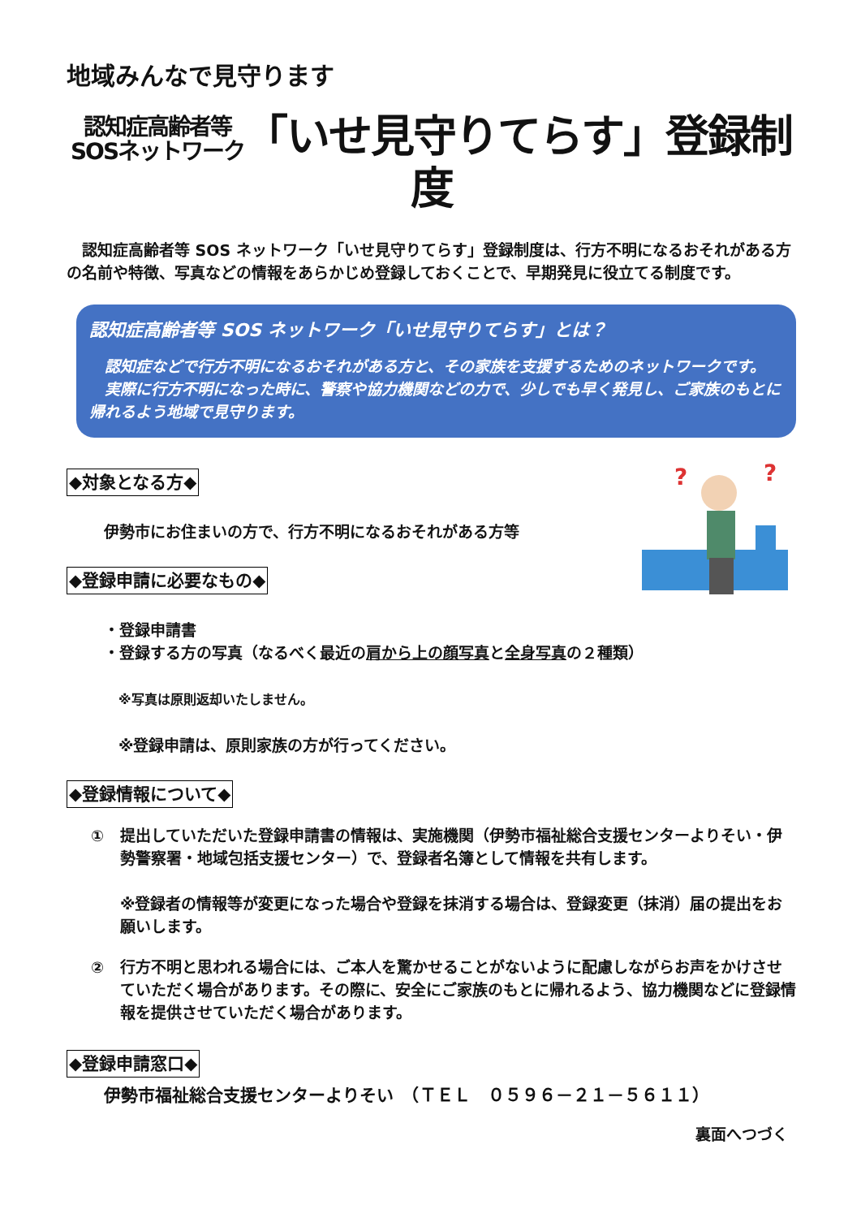地域みんなで見守ります
認知症高齢者等
SOSネットワーク「いせ見守りてらす」登録制度
認知症高齢者等 SOS ネットワーク「いせ見守りてらす」登録制度は、行方不明になるおそれがある方の名前や特徴、写真などの情報をあらかじめ登録しておくことで、早期発見に役立てる制度です。
認知症高齢者等 SOS ネットワーク「いせ見守りてらす」とは？
認知症などで行方不明になるおそれがある方と、その家族を支援するためのネットワークです。
実際に行方不明になった時に、警察や協力機関などの力で、少しでも早く発見し、ご家族のもとに帰れるよう地域で見守ります。
◆対象となる方◆
伊勢市にお住まいの方で、行方不明になるおそれがある方等
◆登録申請に必要なもの◆
?
?
・登録申請書
・登録する方の写真（なるべく最近の肩から上の顔写真と全身写真の２種類）
※写真は原則返却いたしません。
※登録申請は、原則家族の方が行ってください。
◆登録情報について◆
① 提出していただいた登録申請書の情報は、実施機関（伊勢市福祉総合支援センターよりそい・伊勢警察署・地域包括支援センター）で、登録者名簿として情報を共有します。
※登録者の情報等が変更になった場合や登録を抹消する場合は、登録変更（抹消）届の提出をお願いします。
② 行方不明と思われる場合には、ご本人を驚かせることがないように配慮しながらお声をかけさせていただく場合があります。その際に、安全にご家族のもとに帰れるよう、協力機関などに登録情報を提供させていただく場合があります。
◆登録申請窓口◆
伊勢市福祉総合支援センターよりそい　（ＴＥＬ　０５９６－２１－５６１１）
裏面へつづく